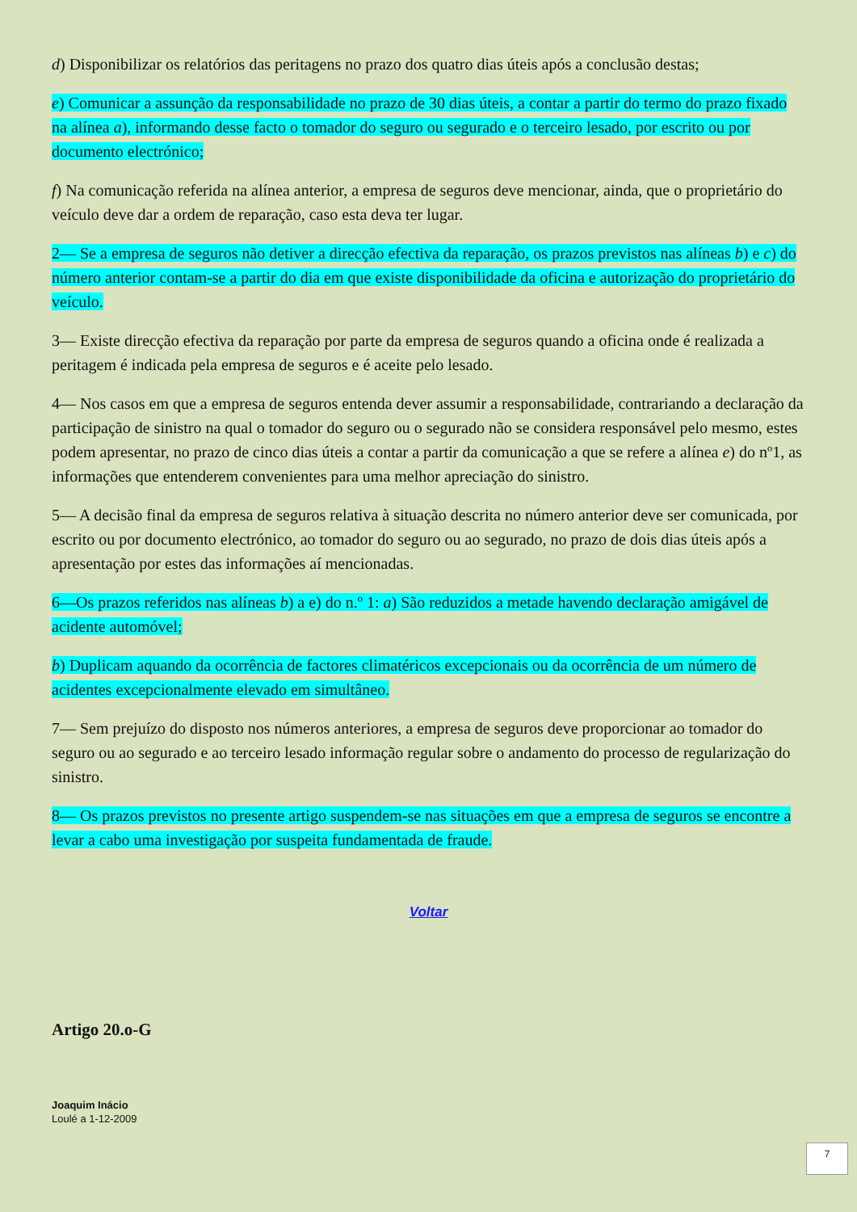d) Disponibilizar os relatórios das peritagens no prazo dos quatro dias úteis após a conclusão destas;
e) Comunicar a assunção da responsabilidade no prazo de 30 dias úteis, a contar a partir do termo do prazo fixado na alínea a), informando desse facto o tomador do seguro ou segurado e o terceiro lesado, por escrito ou por documento electrónico;
f) Na comunicação referida na alínea anterior, a empresa de seguros deve mencionar, ainda, que o proprietário do veículo deve dar a ordem de reparação, caso esta deva ter lugar.
2— Se a empresa de seguros não detiver a direcção efectiva da reparação, os prazos previstos nas alíneas b) e c) do número anterior contam-se a partir do dia em que existe disponibilidade da oficina e autorização do proprietário do veículo.
3— Existe direcção efectiva da reparação por parte da empresa de seguros quando a oficina onde é realizada a peritagem é indicada pela empresa de seguros e é aceite pelo lesado.
4— Nos casos em que a empresa de seguros entenda dever assumir a responsabilidade, contrariando a declaração da participação de sinistro na qual o tomador do seguro ou o segurado não se considera responsável pelo mesmo, estes podem apresentar, no prazo de cinco dias úteis a contar a partir da comunicação a que se refere a alínea e) do nº1, as informações que entenderem convenientes para uma melhor apreciação do sinistro.
5— A decisão final da empresa de seguros relativa à situação descrita no número anterior deve ser comunicada, por escrito ou por documento electrónico, ao tomador do seguro ou ao segurado, no prazo de dois dias úteis após a apresentação por estes das informações aí mencionadas.
6—Os prazos referidos nas alíneas b) a e) do n.º 1: a) São reduzidos a metade havendo declaração amigável de acidente automóvel;
b) Duplicam aquando da ocorrência de factores climatéricos excepcionais ou da ocorrência de um número de acidentes excepcionalmente elevado em simultâneo.
7— Sem prejuízo do disposto nos números anteriores, a empresa de seguros deve proporcionar ao tomador do seguro ou ao segurado e ao terceiro lesado informação regular sobre o andamento do processo de regularização do sinistro.
8— Os prazos previstos no presente artigo suspendem-se nas situações em que a empresa de seguros se encontre a levar a cabo uma investigação por suspeita fundamentada de fraude.
Voltar
Artigo 20.o-G
Joaquim Inácio
Loulé a 1-12-2009
7